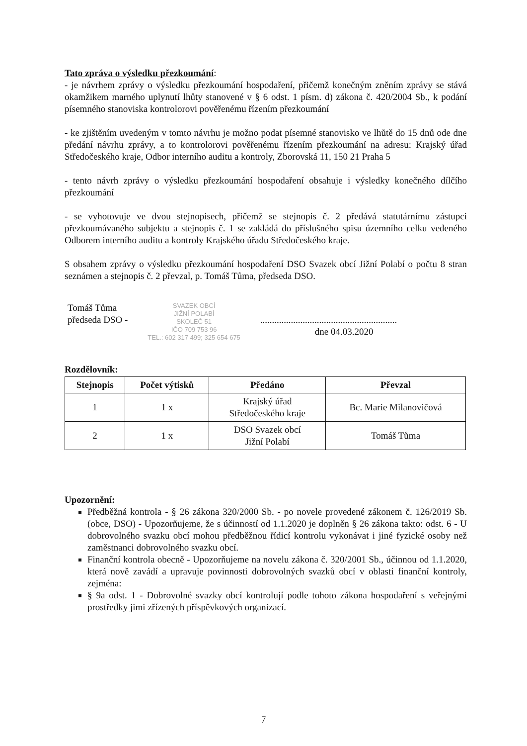Tato zpráva o výsledku přezkoumání:
- je návrhem zprávy o výsledku přezkoumání hospodaření, přičemž konečným zněním zprávy se stává okamžikem marného uplynutí lhůty stanovené v § 6 odst. 1 písm. d) zákona č. 420/2004 Sb., k podání písemného stanoviska kontrolorovi pověřenému řízením přezkoumání
- ke zjištěním uvedeným v tomto návrhu je možno podat písemné stanovisko ve lhůtě do 15 dnů ode dne předání návrhu zprávy, a to kontrolorovi pověřenému řízením přezkoumání na adresu: Krajský úřad Středočeského kraje, Odbor interního auditu a kontroly, Zborovská 11, 150 21 Praha 5
- tento návrh zprávy o výsledku přezkoumání hospodaření obsahuje i výsledky konečného dílčího přezkoumání
- se vyhotovuje ve dvou stejnopisech, přičemž se stejnopis č. 2 předává statutárnímu zástupci přezkoumávaného subjektu a stejnopis č. 1 se zakládá do příslušného spisu územního celku vedeného Odborem interního auditu a kontroly Krajského úřadu Středočeského kraje.
S obsahem zprávy o výsledku přezkoumání hospodaření DSO Svazek obcí Jižní Polabí o počtu 8 stran seznámen a stejnopis č. 2 převzal, p. Tomáš Tůma, předseda DSO.
Tomáš Tůma
předseda DSO -
SVAZEK OBCÍ
JIŽNÍ POLABÍ
SKOLEČ 51
IČO 709 753 96
TEL.: 602 317 499; 325 654 675
..........................................................
dne 04.03.2020
Rozdělovník:
| Stejnopis | Počet výtisků | Předáno | Převzal |
| --- | --- | --- | --- |
| 1 | 1 x | Krajský úřad Středočeského kraje | Bc. Marie Milanovičová |
| 2 | 1 x | DSO Svazek obcí Jižní Polabí | Tomáš Tůma |
Upozornění:
Předběžná kontrola - § 26 zákona 320/2000 Sb. - po novele provedené zákonem č. 126/2019 Sb.(obce, DSO) - Upozorňujeme, že s účinností od 1.1.2020 je doplněn § 26 zákona takto: odst. 6 - U dobrovolného svazku obcí mohou předběžnou řídicí kontrolu vykonávat i jiné fyzické osoby než zaměstnanci dobrovolného svazku obcí.
Finanční kontrola obecně - Upozorňujeme na novelu zákona č. 320/2001 Sb., účinnou od 1.1.2020, která nově zavádí a upravuje povinnosti dobrovolných svazků obcí v oblasti finanční kontroly, zejména:
§ 9a odst. 1 - Dobrovolné svazky obcí kontrolují podle tohoto zákona hospodaření s veřejnými prostředky jimi zřízených příspěvkových organizací.
7